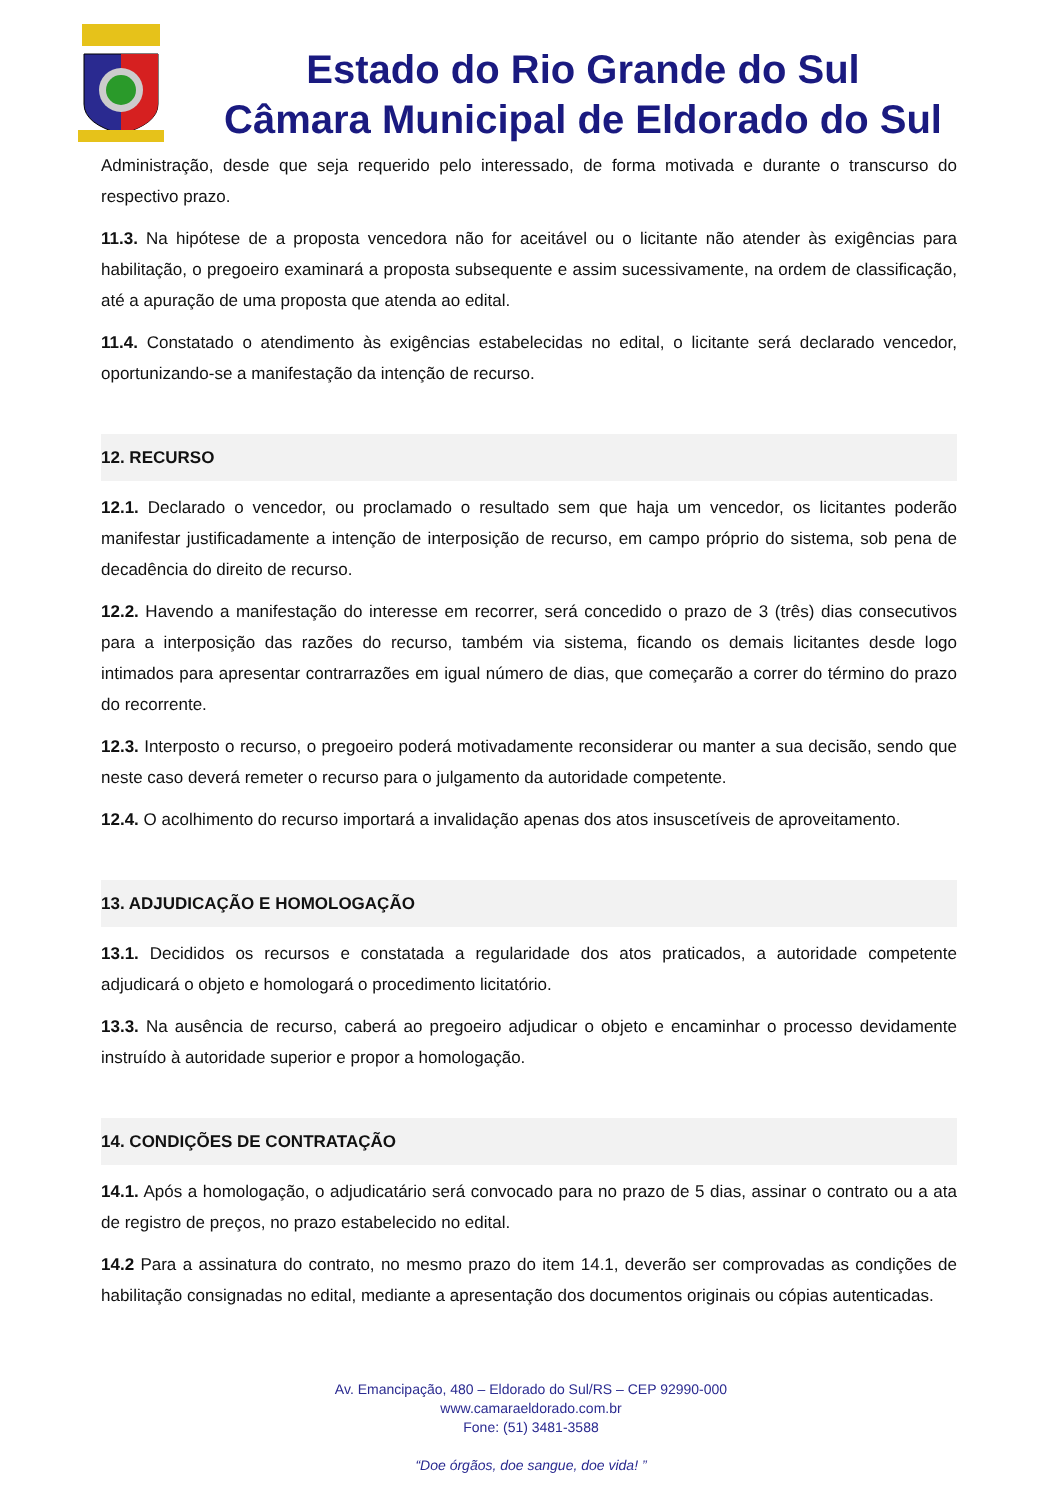Estado do Rio Grande do Sul
Câmara Municipal de Eldorado do Sul
Administração, desde que seja requerido pelo interessado, de forma motivada e durante o transcurso do respectivo prazo.
11.3. Na hipótese de a proposta vencedora não for aceitável ou o licitante não atender às exigências para habilitação, o pregoeiro examinará a proposta subsequente e assim sucessivamente, na ordem de classificação, até a apuração de uma proposta que atenda ao edital.
11.4. Constatado o atendimento às exigências estabelecidas no edital, o licitante será declarado vencedor, oportunizando-se a manifestação da intenção de recurso.
12. RECURSO
12.1. Declarado o vencedor, ou proclamado o resultado sem que haja um vencedor, os licitantes poderão manifestar justificadamente a intenção de interposição de recurso, em campo próprio do sistema, sob pena de decadência do direito de recurso.
12.2. Havendo a manifestação do interesse em recorrer, será concedido o prazo de 3 (três) dias consecutivos para a interposição das razões do recurso, também via sistema, ficando os demais licitantes desde logo intimados para apresentar contrarrazões em igual número de dias, que começarão a correr do término do prazo do recorrente.
12.3. Interposto o recurso, o pregoeiro poderá motivadamente reconsiderar ou manter a sua decisão, sendo que neste caso deverá remeter o recurso para o julgamento da autoridade competente.
12.4. O acolhimento do recurso importará a invalidação apenas dos atos insuscetíveis de aproveitamento.
13. ADJUDICAÇÃO E HOMOLOGAÇÃO
13.1. Decididos os recursos e constatada a regularidade dos atos praticados, a autoridade competente adjudicará o objeto e homologará o procedimento licitatório.
13.3. Na ausência de recurso, caberá ao pregoeiro adjudicar o objeto e encaminhar o processo devidamente instruído à autoridade superior e propor a homologação.
14. CONDIÇÕES DE CONTRATAÇÃO
14.1. Após a homologação, o adjudicatário será convocado para no prazo de 5 dias, assinar o contrato ou a ata de registro de preços, no prazo estabelecido no edital.
14.2 Para a assinatura do contrato, no mesmo prazo do item 14.1, deverão ser comprovadas as condições de habilitação consignadas no edital, mediante a apresentação dos documentos originais ou cópias autenticadas.
Av. Emancipação, 480 – Eldorado do Sul/RS – CEP 92990-000
www.camaraeldorado.com.br
Fone: (51) 3481-3588
“Doe órgãos, doe sangue, doe vida! ”